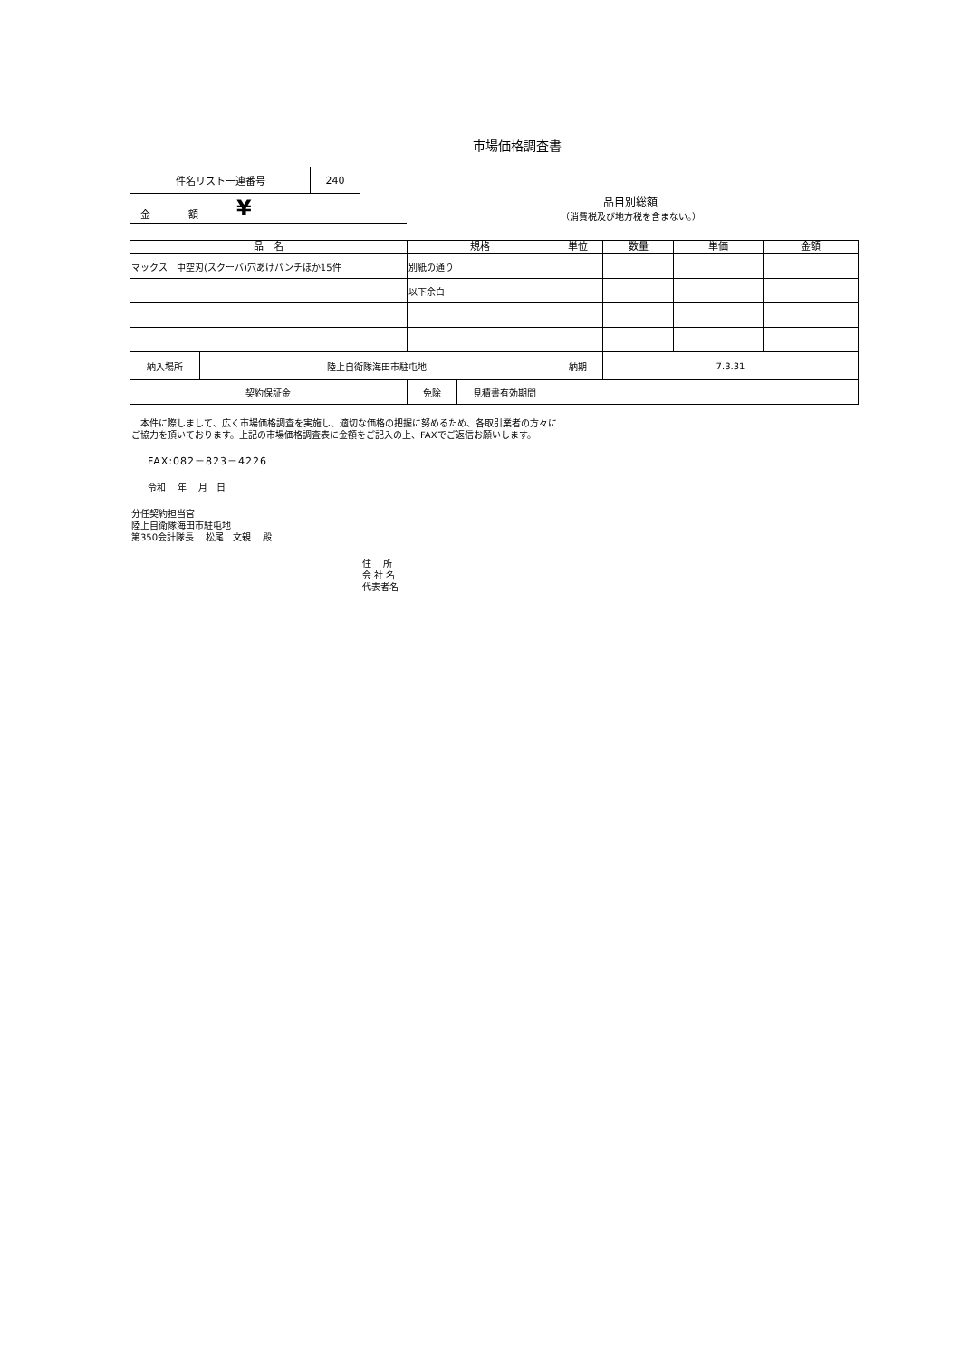市場価格調査書
| 件名リスト一連番号 | 240 |
金 額 ¥
品目別総額
（消費税及び地方税を含まない。）
| 品 名 | | 規格 | | 単位 | 数量 | 単価 | 金額 |
| --- | --- | --- | --- | --- | --- | --- | --- |
| マックス 中空刃(スクーバ)穴あけパンチほか15件 | | 別紙の通り | | | | | |
| | | 以下余白 | | | | | |
| 納入場所 | 陸上自衛隊海田市駐屯地 | | | 納期 | 7.3.31 | | |
| 契約保証金 | | 免除 | 見積書有効期間 | | | | |
　本件に際しまして、広く市場価格調査を実施し、適切な価格の把握に努めるため、各取引業者の方々に
ご協力を頂いております。上記の市場価格調査表に金額をご記入の上、FAXでご返信お願いします。
FAX:082－823－4226
令和　 年　 月　日
分任契約担当官
陸上自衛隊海田市駐屯地
第350会計隊長　 松尾　文親　 殿
住　 所
会 社 名
代表者名